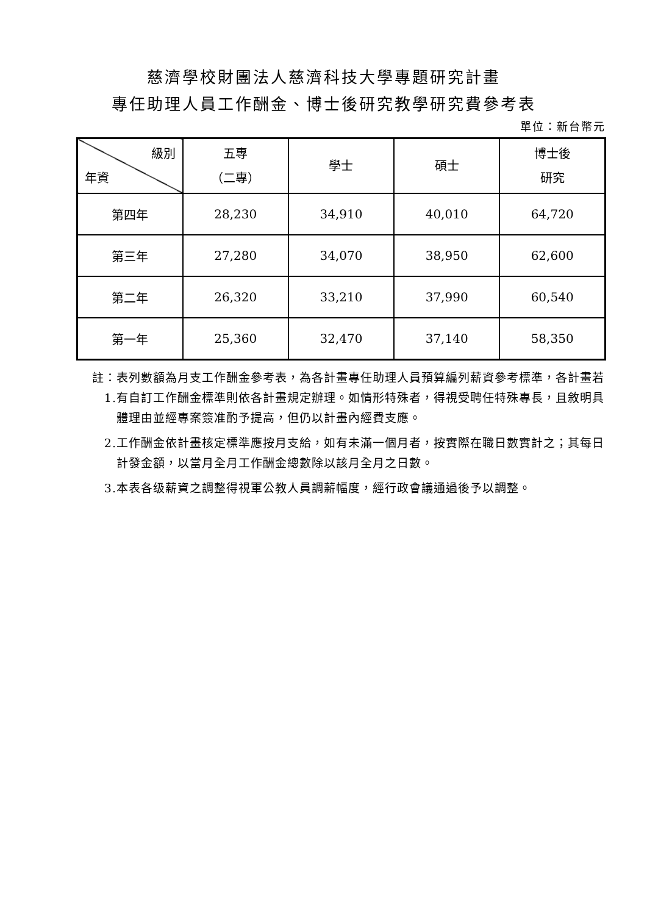慈濟學校財團法人慈濟科技大學專題研究計畫
專任助理人員工作酬金、博士後研究教學研究費參考表
單位：新台幣元
| 級別 年資 | 五專 （二專） | 學士 | 碩士 | 博士後 研究 |
| --- | --- | --- | --- | --- |
| 第四年 | 28,230 | 34,910 | 40,010 | 64,720 |
| 第三年 | 27,280 | 34,070 | 38,950 | 62,600 |
| 第二年 | 26,320 | 33,210 | 37,990 | 60,540 |
| 第一年 | 25,360 | 32,470 | 37,140 | 58,350 |
註：1. 表列數額為月支工作酬金參考表，為各計畫專任助理人員預算編列薪資參考標準，各計畫若有自訂工作酬金標準則依各計畫規定辦理。如情形特殊者，得視受聘任特殊專長，且敘明具體理由並經專案簽准酌予提高，但仍以計畫內經費支應。
2. 工作酬金依計畫核定標準應按月支給，如有未滿一個月者，按實際在職日數實計之；其每日計發金額，以當月全月工作酬金總數除以該月全月之日數。
3. 本表各级薪資之調整得視軍公教人員調薪幅度，經行政會議通過後予以調整。